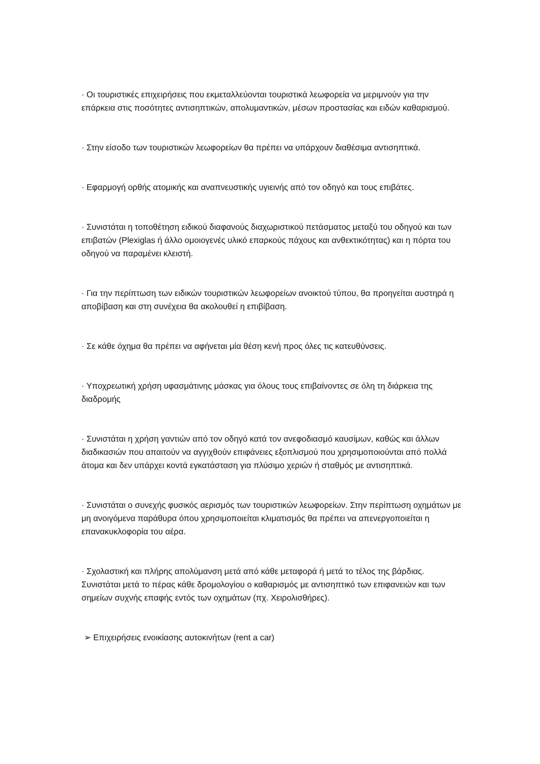· Οι τουριστικές επιχειρήσεις που εκμεταλλεύονται τουριστικά λεωφορεία να μεριμνούν για την επάρκεια στις ποσότητες αντισηπτικών, απολυμαντικών, μέσων προστασίας και ειδών καθαρισμού.
· Στην είσοδο των τουριστικών λεωφορείων θα πρέπει να υπάρχουν διαθέσιμα αντισηπτικά.
· Εφαρμογή ορθής ατομικής και αναπνευστικής υγιεινής από τον οδηγό και τους επιβάτες.
· Συνιστάται η τοποθέτηση ειδικού διαφανούς διαχωριστικού πετάσματος μεταξύ του οδηγού και των επιβατών (Plexiglas ή άλλο ομοιογενές υλικό επαρκούς πάχους και ανθεκτικότητας) και η πόρτα του οδηγού να παραμένει κλειστή.
· Για την περίπτωση των ειδικών τουριστικών λεωφορείων ανοικτού τύπου, θα προηγείται αυστηρά η αποβίβαση και στη συνέχεια θα ακολουθεί η επιβίβαση.
· Σε κάθε όχημα θα πρέπει να αφήνεται μία θέση κενή προς όλες τις κατευθύνσεις.
· Υποχρεωτική χρήση υφασμάτινης μάσκας για όλους τους επιβαίνοντες σε όλη τη διάρκεια της διαδρομής
· Συνιστάται η χρήση γαντιών από τον οδηγό κατά τον ανεφοδιασμό καυσίμων, καθώς και άλλων διαδικασιών που απαιτούν να αγγιχθούν επιφάνειες εξοπλισμού που χρησιμοποιούνται από πολλά άτομα και δεν υπάρχει κοντά εγκατάσταση για πλύσιμο χεριών ή σταθμός με αντισηπτικά.
· Συνιστάται ο συνεχής φυσικός αερισμός των τουριστικών λεωφορείων. Στην περίπτωση οχημάτων με μη ανοιγόμενα παράθυρα όπου χρησιμοποιείται κλιματισμός θα πρέπει να απενεργοποιείται η επανακυκλοφορία του αέρα.
· Σχολαστική και πλήρης απολύμανση μετά από κάθε μεταφορά ή μετά το τέλος της βάρδιας. Συνιστάται μετά το πέρας κάθε δρομολογίου ο καθαρισμός με αντισηπτικό των επιφανειών και των σημείων συχνής επαφής εντός των οχημάτων (πχ. Χειρολισθήρες).
➢ Επιχειρήσεις ενοικίασης αυτοκινήτων (rent a car)